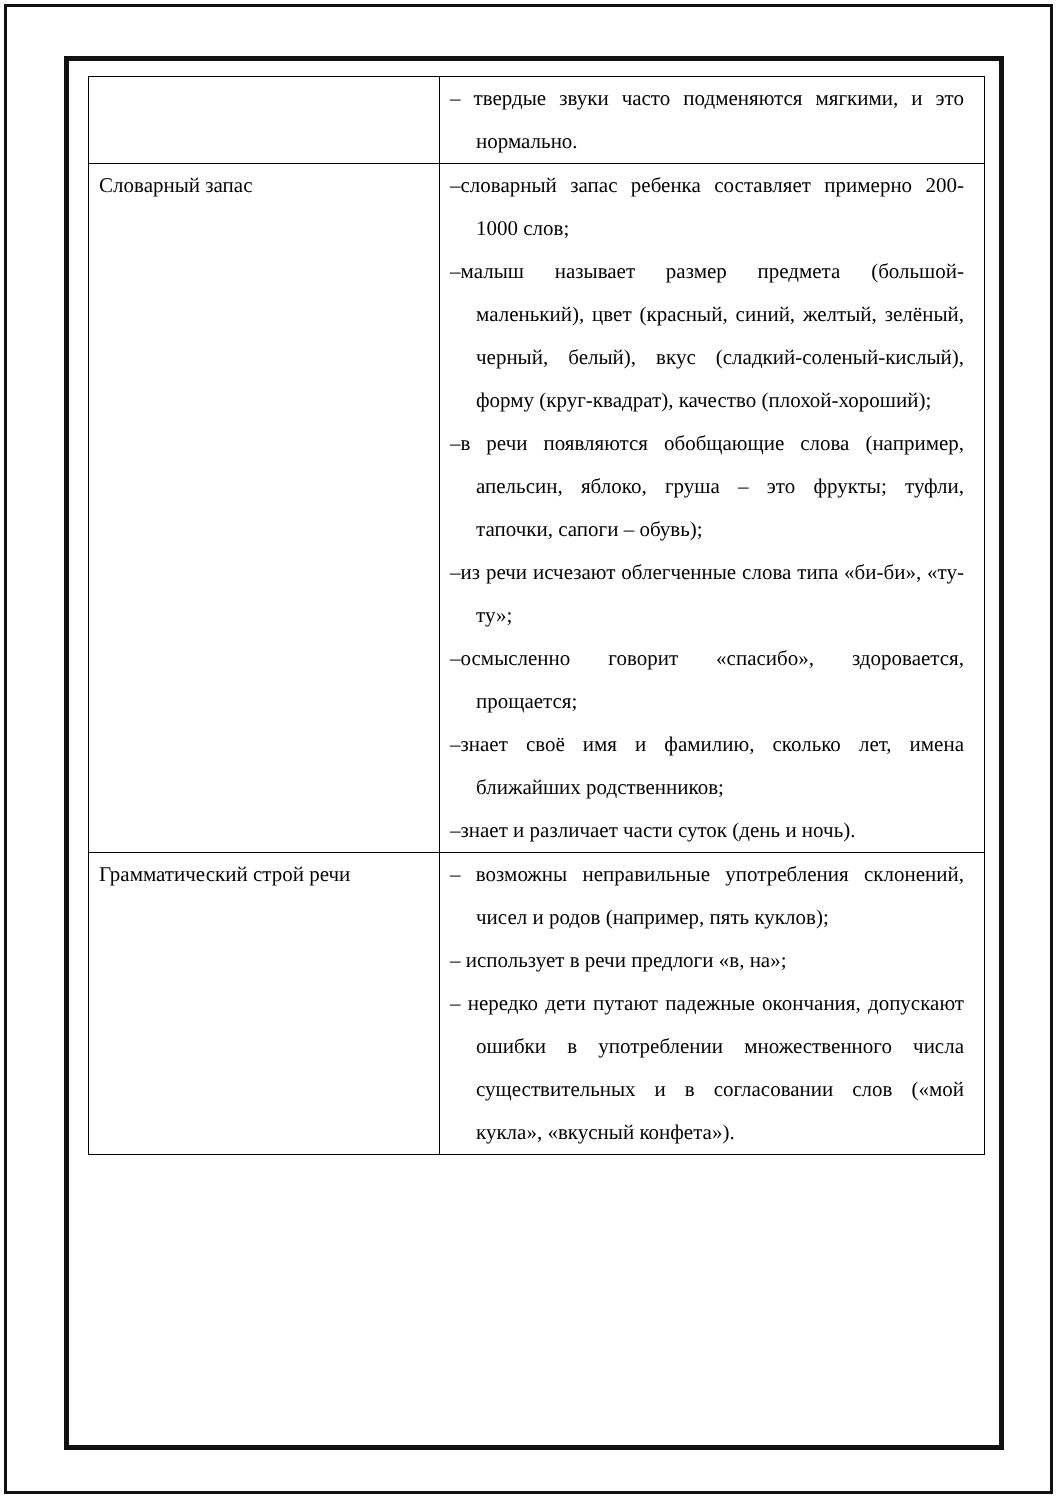| | – твердые звуки часто подменяются мягкими, и это нормально. |
| Словарный запас | –словарный запас ребенка составляет примерно 200-1000 слов; –малыш называет размер предмета (большой-маленький), цвет (красный, синий, желтый, зелёный, черный, белый), вкус (сладкий-соленый-кислый), форму (круг-квадрат), качество (плохой-хороший); –в речи появляются обобщающие слова (например, апельсин, яблоко, груша – это фрукты; туфли, тапочки, сапоги – обувь); –из речи исчезают облегченные слова типа «би-би», «ту-ту»; –осмысленно говорит «спасибо», здоровается, прощается; –знает своё имя и фамилию, сколько лет, имена ближайших родственников; –знает и различает части суток (день и ночь). |
| Грамматический строй речи | – возможны неправильные употребления склонений, чисел и родов (например, пять куклов); – использует в речи предлоги «в, на»; – нередко дети путают падежные окончания, допускают ошибки в употреблении множественного числа существительных и в согласовании слов («мой кукла», «вкусный конфета»). |